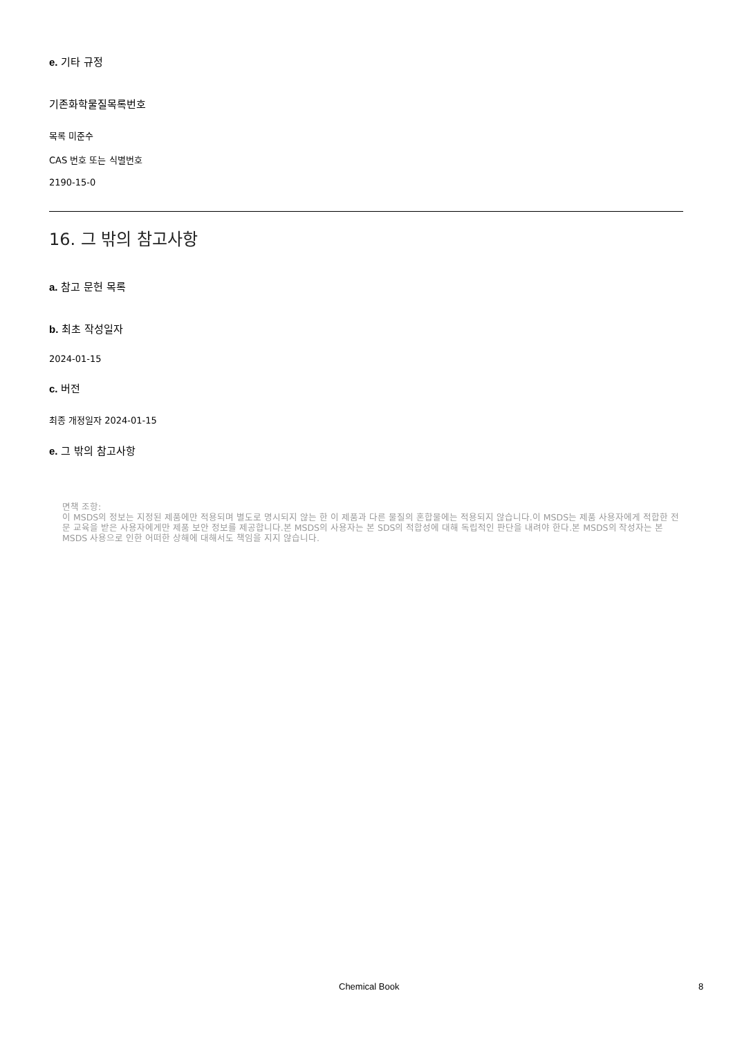e. 기타 규정
기존화학물질목록번호
목록 미준수
CAS 번호 또는 식별번호
2190-15-0
16. 그 밖의 참고사항
a. 참고 문헌 목록
b. 최초 작성일자
2024-01-15
c. 버전
최종 개정일자 2024-01-15
e. 그 밖의 참고사항
면책 조항:
이 MSDS의 정보는 지정된 제품에만 적용되며 별도로 명시되지 않는 한 이 제품과 다른 물질의 혼합물에는 적용되지 않습니다.이 MSDS는 제품 사용자에게 적합한 전문 교육을 받은 사용자에게만 제품 보안 정보를 제공합니다.본 MSDS의 사용자는 본 SDS의 적합성에 대해 독립적인 판단을 내려야 한다.본 MSDS의 작성자는 본 MSDS 사용으로 인한 어떠한 상해에 대해서도 책임을 지지 않습니다.
Chemical Book 8